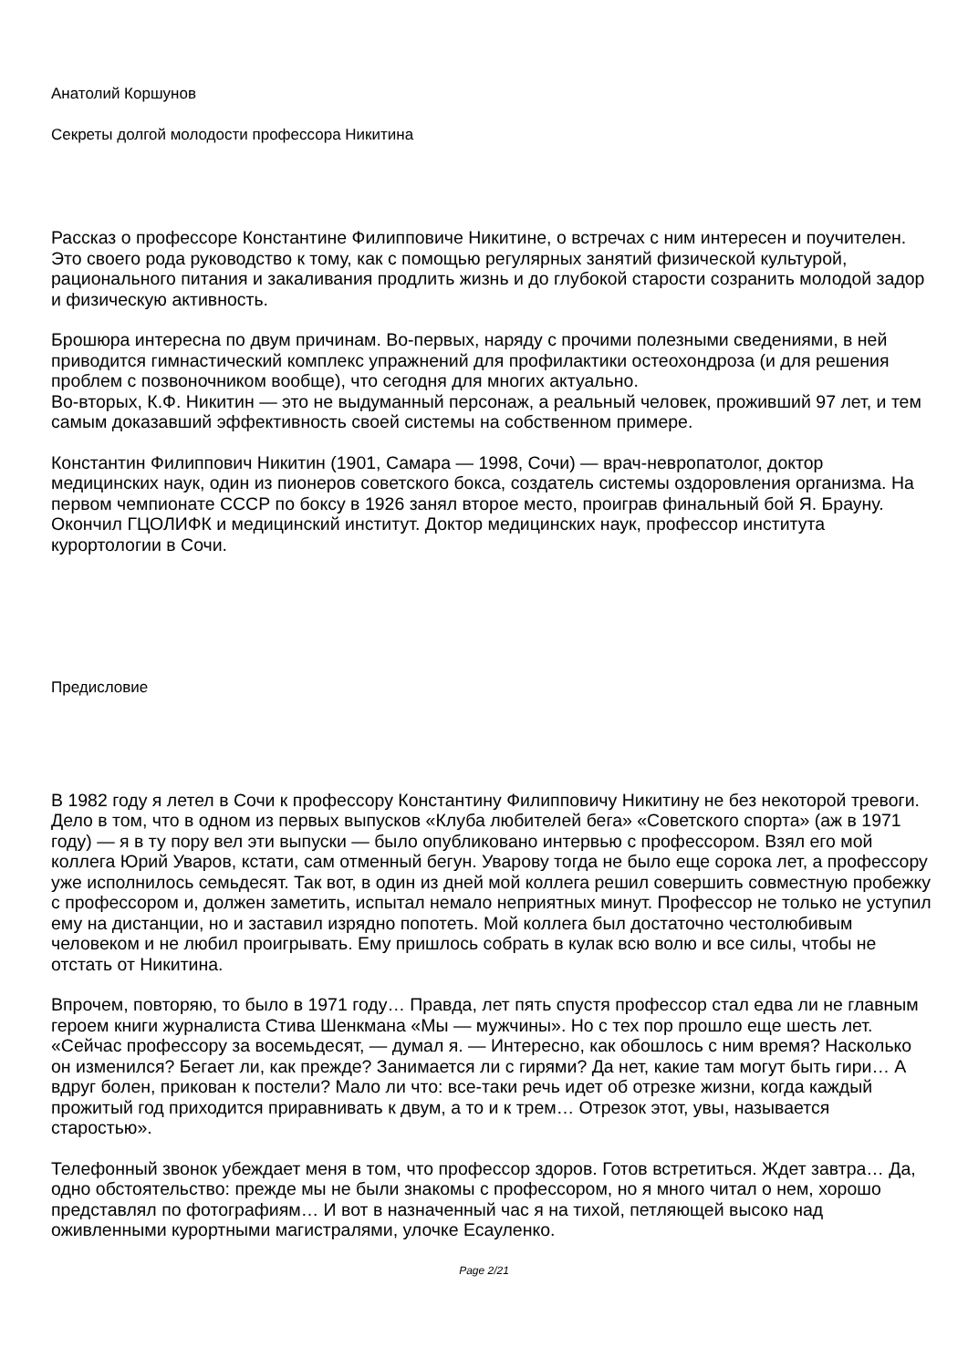Анатолий Коршунов
Секреты долгой молодости профессора Никитина
Рассказ о профессоре Константине Филипповиче Никитине, о встречах с ним интересен и поучителен. Это своего рода руководство к тому, как с помощью регулярных занятий физической культурой, рационального питания и закаливания продлить жизнь и до глубокой старости созранить молодой задор и физическую активность.
Брошюра интересна по двум причинам. Во-первых, наряду с прочими полезными сведениями, в ней приводится гимнастический комплекс упражнений для профилактики остеохондроза (и для решения проблем с позвоночником вообще), что сегодня для многих актуально.
Во-вторых, К.Ф. Никитин — это не выдуманный персонаж, а реальный человек, проживший 97 лет, и тем самым доказавший эффективность своей системы на собственном примере.
Константин Филиппович Никитин (1901, Самара — 1998, Сочи) — врач-невропатолог, доктор медицинских наук, один из пионеров советского бокса, создатель системы оздоровления организма. На первом чемпионате СССР по боксу в 1926 занял второе место, проиграв финальный бой Я. Брауну. Окончил ГЦОЛИФК и медицинский институт. Доктор медицинских наук, профессор института курортологии в Сочи.
Предисловие
В 1982 году я летел в Сочи к профессору Константину Филипповичу Никитину не без некоторой тревоги. Дело в том, что в одном из первых выпусков «Клуба любителей бега» «Советского спорта» (аж в 1971 году) — я в ту пору вел эти выпуски — было опубликовано интервью с профессором. Взял его мой коллега Юрий Уваров, кстати, сам отменный бегун. Уварову тогда не было еще сорока лет, а профессору уже исполнилось семьдесят. Так вот, в один из дней мой коллега решил совершить совместную пробежку с профессором и, должен заметить, испытал немало неприятных минут. Профессор не только не уступил ему на дистанции, но и заставил изрядно попотеть. Мой коллега был достаточно честолюбивым человеком и не любил проигрывать. Ему пришлось собрать в кулак всю волю и все силы, чтобы не отстать от Никитина.
Впрочем, повторяю, то было в 1971 году… Правда, лет пять спустя профессор стал едва ли не главным героем книги журналиста Стива Шенкмана «Мы — мужчины». Но с тех пор прошло еще шесть лет. «Сейчас профессору за восемьдесят, — думал я. — Интересно, как обошлось с ним время? Насколько он изменился? Бегает ли, как прежде? Занимается ли с гирями? Да нет, какие там могут быть гири… А вдруг болен, прикован к постели? Мало ли что: все-таки речь идет об отрезке жизни, когда каждый прожитый год приходится приравнивать к двум, а то и к трем… Отрезок этот, увы, называется старостью».
Телефонный звонок убеждает меня в том, что профессор здоров. Готов встретиться. Ждет завтра… Да, одно обстоятельство: прежде мы не были знакомы с профессором, но я много читал о нем, хорошо представлял по фотографиям… И вот в назначенный час я на тихой, петляющей высоко над оживленными курортными магистралями, улочке Есауленко.
Page 2/21